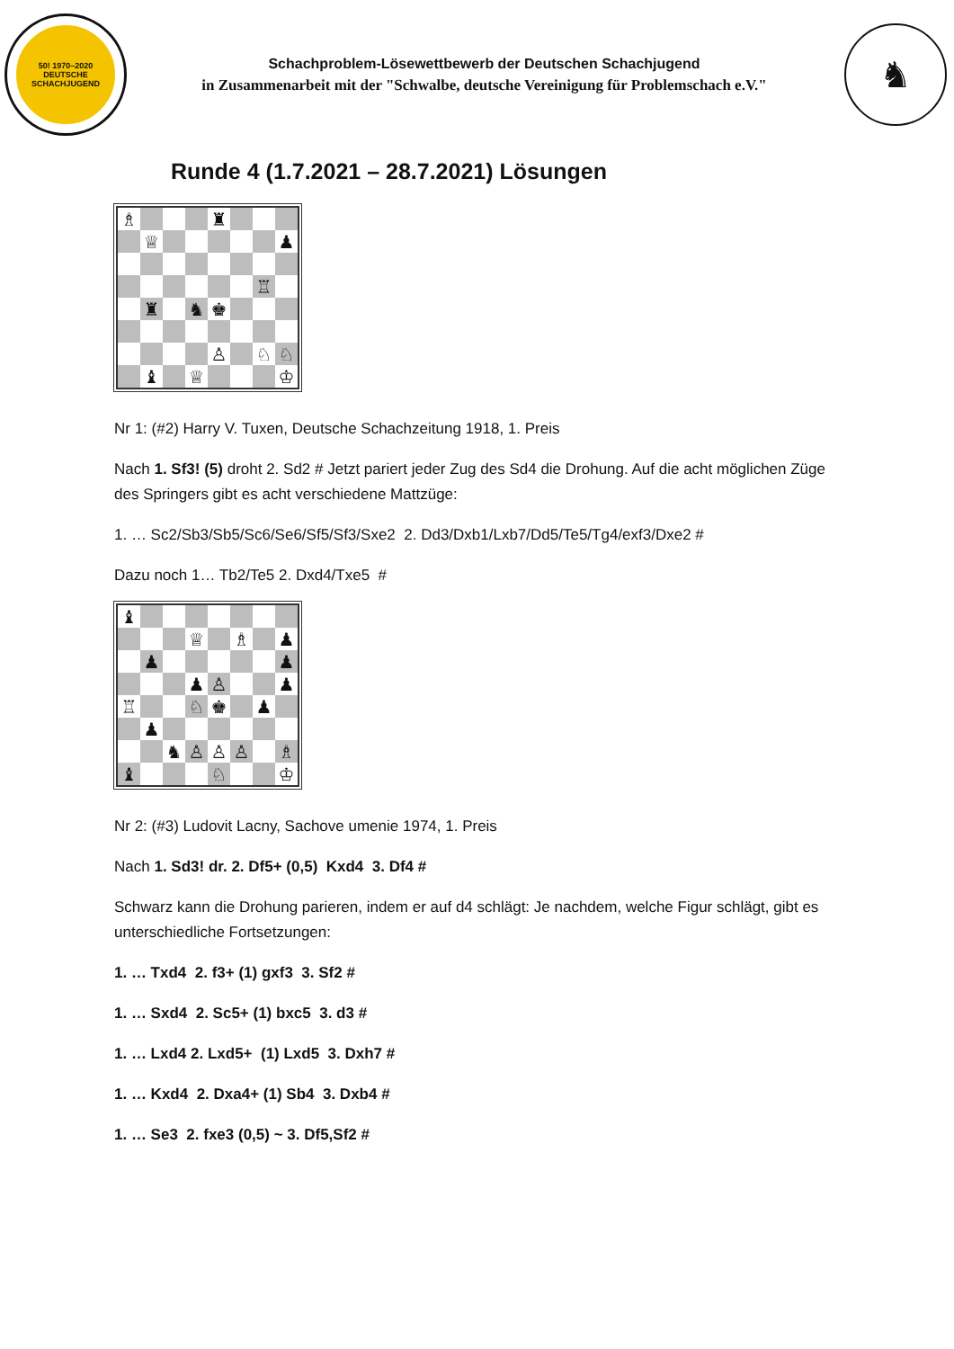50! 1970–2020
DEUTSCHE SCHACHJUGEND
Schachproblem-Lösewettbewerb der Deutschen Schachjugend
in Zusammenarbeit mit der "Schwalbe, deutsche Vereinigung für Problemschach e.V."
♞
Runde 4 (1.7.2021 – 28.7.2021) Lösungen
♗
♜
♕
♟
♖
♜
♞
♚
♙
♘
♘
♝
♕
♔
Nr 1: (#2) Harry V. Tuxen, Deutsche Schachzeitung 1918, 1. Preis
Nach 1. Sf3! (5) droht 2. Sd2 # Jetzt pariert jeder Zug des Sd4 die Drohung. Auf die acht möglichen Züge des Springers gibt es acht verschiedene Mattzüge:
1. … Sc2/Sb3/Sb5/Sc6/Se6/Sf5/Sf3/Sxe2 2. Dd3/Dxb1/Lxb7/Dd5/Te5/Tg4/exf3/Dxe2 #
Dazu noch 1… Tb2/Te5 2. Dxd4/Txe5 #
♝
♕
♗
♟
♟
♟
♟
♙
♟
♖
♘
♚
♟
♟
♞
♙
♙
♙
♗
♝
♘
♔
Nr 2: (#3) Ludovit Lacny, Sachove umenie 1974, 1. Preis
Nach 1. Sd3! dr. 2. Df5+ (0,5) Kxd4 3. Df4 #
Schwarz kann die Drohung parieren, indem er auf d4 schlägt: Je nachdem, welche Figur schlägt, gibt es unterschiedliche Fortsetzungen:
1. … Txd4 2. f3+ (1) gxf3 3. Sf2 #
1. … Sxd4 2. Sc5+ (1) bxc5 3. d3 #
1. … Lxd4 2. Lxd5+ (1) Lxd5 3. Dxh7 #
1. … Kxd4 2. Dxa4+ (1) Sb4 3. Dxb4 #
1. … Se3 2. fxe3 (0,5) ~ 3. Df5,Sf2 #